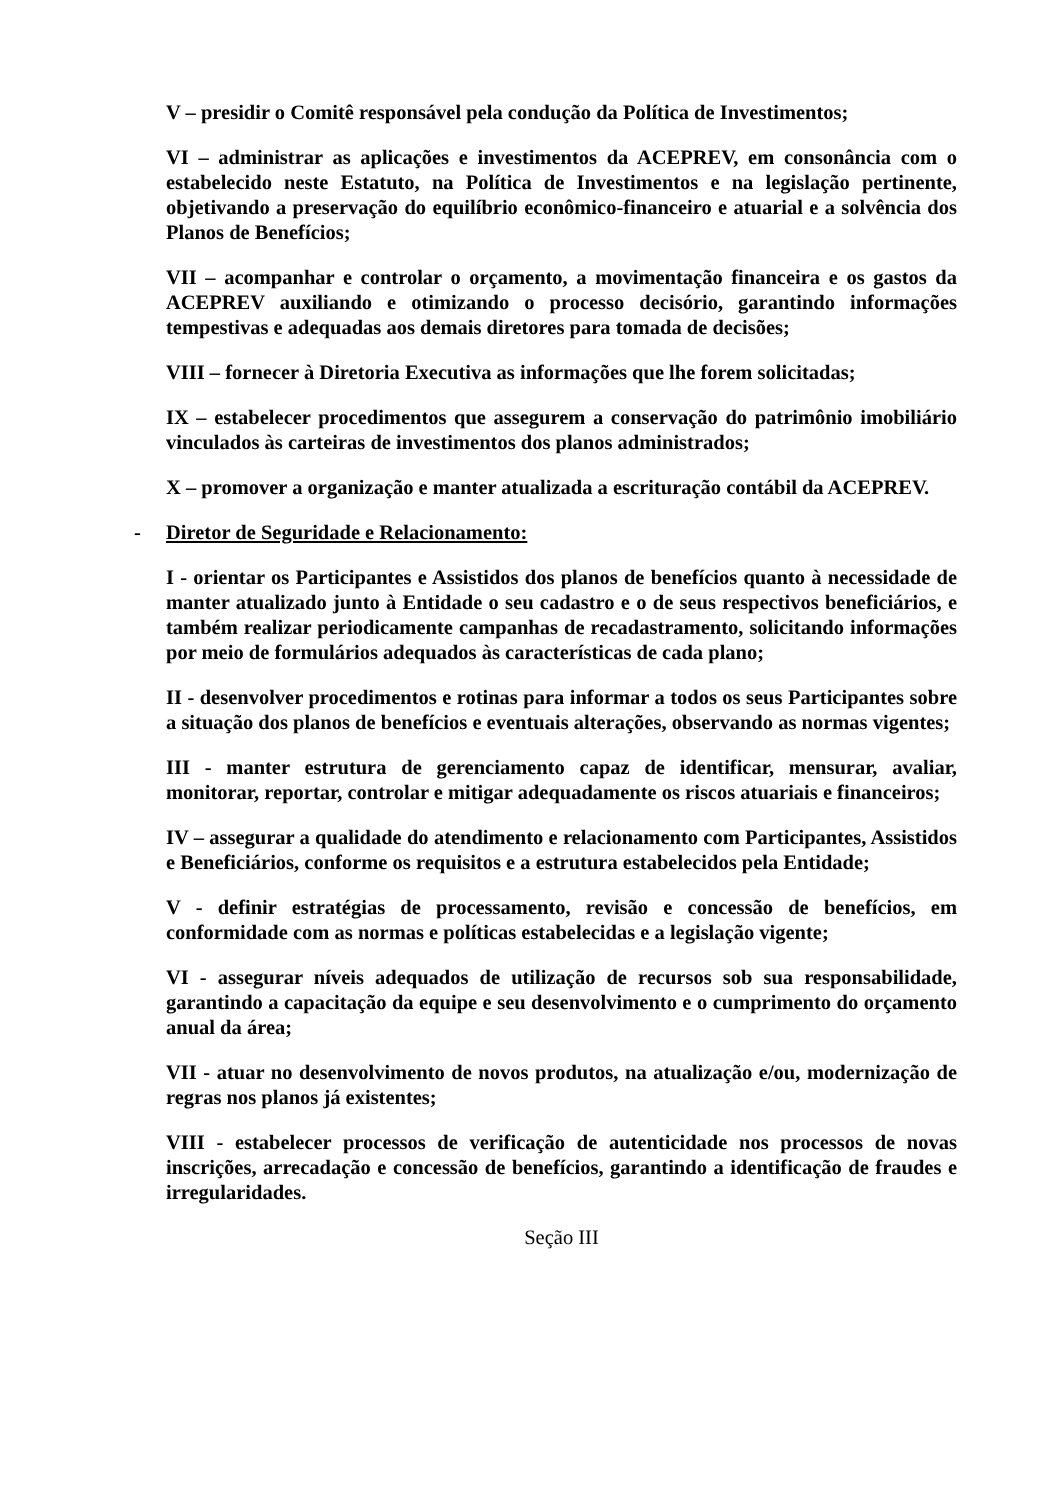V – presidir o Comitê responsável pela condução da Política de Investimentos;
VI – administrar as aplicações e investimentos da ACEPREV, em consonância com o estabelecido neste Estatuto, na Política de Investimentos e na legislação pertinente, objetivando a preservação do equilíbrio econômico-financeiro e atuarial e a solvência dos Planos de Benefícios;
VII – acompanhar e controlar o orçamento, a movimentação financeira e os gastos da ACEPREV auxiliando e otimizando o processo decisório, garantindo informações tempestivas e adequadas aos demais diretores para tomada de decisões;
VIII – fornecer à Diretoria Executiva as informações que lhe forem solicitadas;
IX – estabelecer procedimentos que assegurem a conservação do patrimônio imobiliário vinculados às carteiras de investimentos dos planos administrados;
X – promover a organização e manter atualizada a escrituração contábil da ACEPREV.
- Diretor de Seguridade e Relacionamento:
I - orientar os Participantes e Assistidos dos planos de benefícios quanto à necessidade de manter atualizado junto à Entidade o seu cadastro e o de seus respectivos beneficiários, e também realizar periodicamente campanhas de recadastramento, solicitando informações por meio de formulários adequados às características de cada plano;
II - desenvolver procedimentos e rotinas para informar a todos os seus Participantes sobre a situação dos planos de benefícios e eventuais alterações, observando as normas vigentes;
III - manter estrutura de gerenciamento capaz de identificar, mensurar, avaliar, monitorar, reportar, controlar e mitigar adequadamente os riscos atuariais e financeiros;
IV – assegurar a qualidade do atendimento e relacionamento com Participantes, Assistidos e Beneficiários, conforme os requisitos e a estrutura estabelecidos pela Entidade;
V - definir estratégias de processamento, revisão e concessão de benefícios, em conformidade com as normas e políticas estabelecidas e a legislação vigente;
VI - assegurar níveis adequados de utilização de recursos sob sua responsabilidade, garantindo a capacitação da equipe e seu desenvolvimento e o cumprimento do orçamento anual da área;
VII - atuar no desenvolvimento de novos produtos, na atualização e/ou, modernização de regras nos planos já existentes;
VIII - estabelecer processos de verificação de autenticidade nos processos de novas inscrições, arrecadação e concessão de benefícios, garantindo a identificação de fraudes e irregularidades.
Seção III